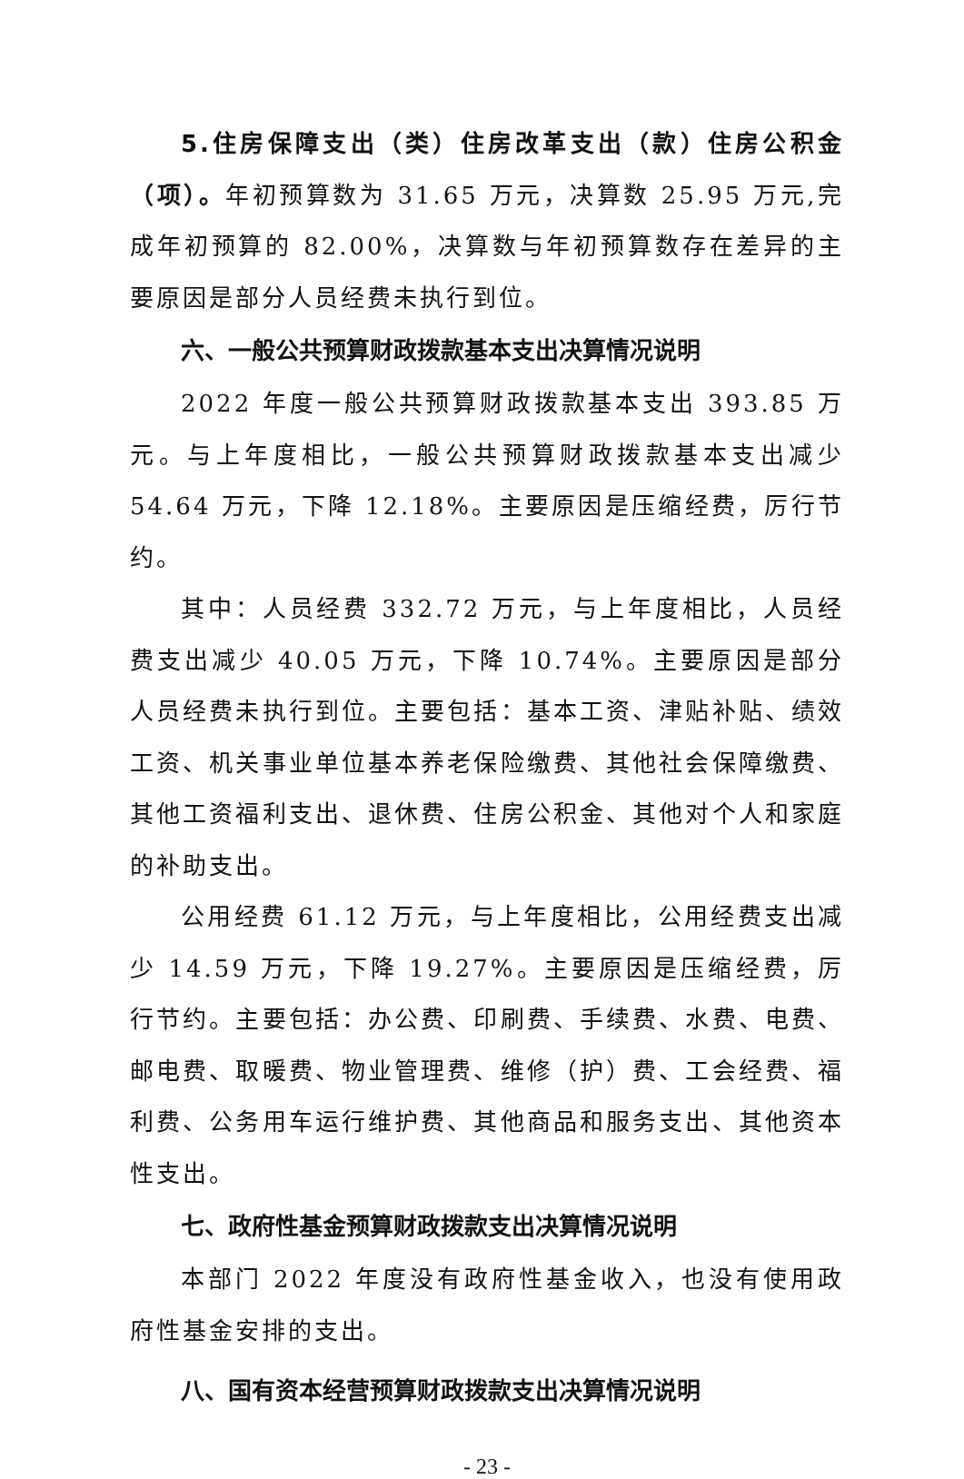5.住房保障支出（类）住房改革支出（款）住房公积金（项）。年初预算数为 31.65 万元，决算数 25.95 万元,完成年初预算的 82.00%，决算数与年初预算数存在差异的主要原因是部分人员经费未执行到位。
六、一般公共预算财政拨款基本支出决算情况说明
2022 年度一般公共预算财政拨款基本支出 393.85 万元。与上年度相比，一般公共预算财政拨款基本支出减少 54.64 万元，下降 12.18%。主要原因是压缩经费，厉行节约。
其中：人员经费 332.72 万元，与上年度相比，人员经费支出减少 40.05 万元，下降 10.74%。主要原因是部分人员经费未执行到位。主要包括：基本工资、津贴补贴、绩效工资、机关事业单位基本养老保险缴费、其他社会保障缴费、其他工资福利支出、退休费、住房公积金、其他对个人和家庭的补助支出。
公用经费 61.12 万元，与上年度相比，公用经费支出减少 14.59 万元，下降 19.27%。主要原因是压缩经费，厉行节约。主要包括：办公费、印刷费、手续费、水费、电费、邮电费、取暖费、物业管理费、维修（护）费、工会经费、福利费、公务用车运行维护费、其他商品和服务支出、其他资本性支出。
七、政府性基金预算财政拨款支出决算情况说明
本部门 2022 年度没有政府性基金收入，也没有使用政府性基金安排的支出。
八、国有资本经营预算财政拨款支出决算情况说明
- 23 -